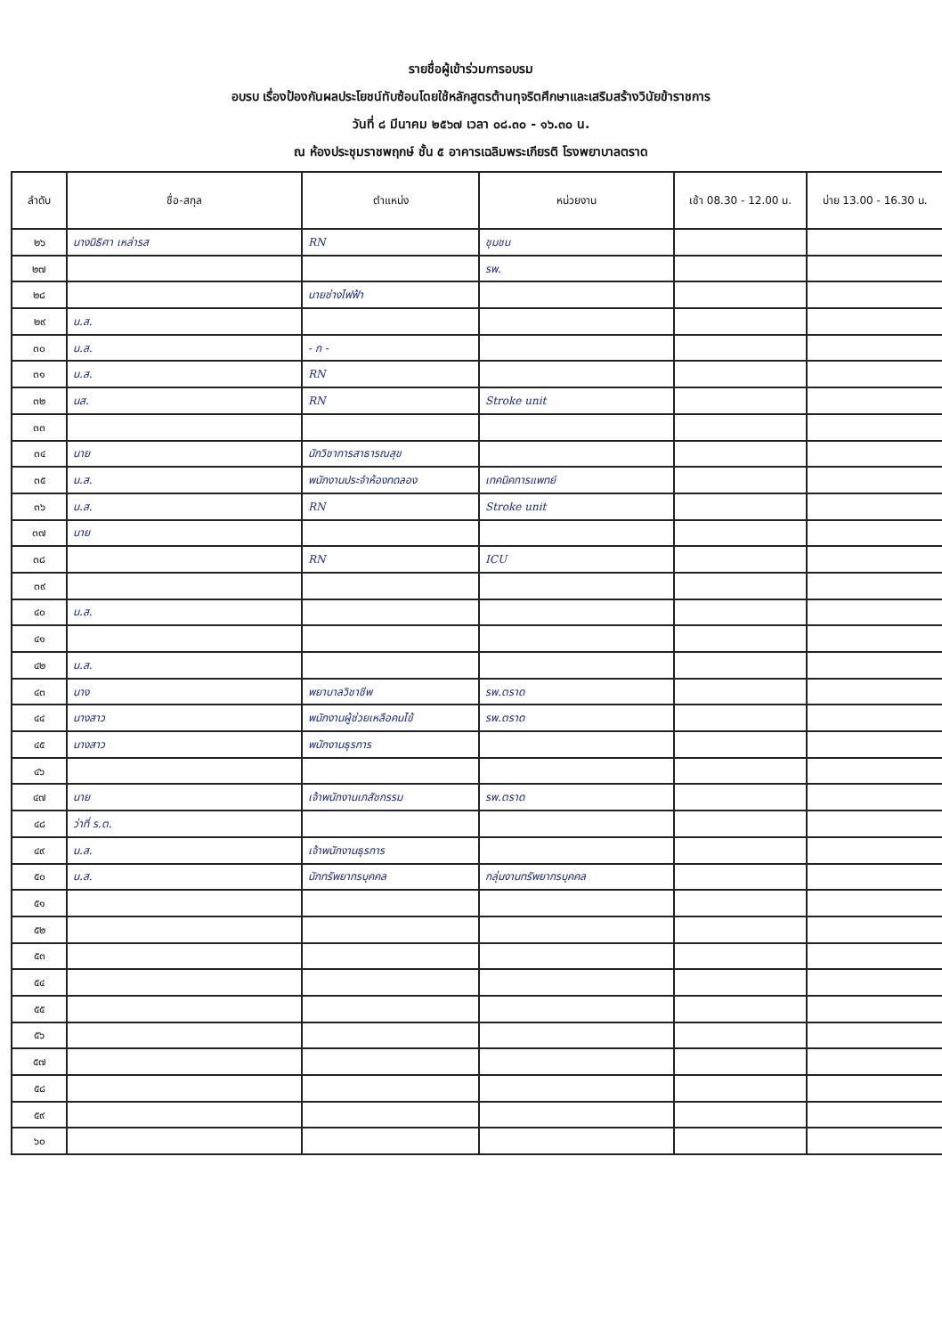รายชื่อผู้เข้าร่วมการอบรม
อบรบ เรื่องป้องกันผลประโยชน์ทับซ้อนโดยใช้หลักสูตรต้านทุจริตศึกษาและเสริมสร้างวินัยข้าราชการ
วันที่ ๘ มีนาคม ๒๕๖๗ เวลา ๐๘.๓๐ - ๑๖.๓๐ น.
ณ ห้องประชุมราชพฤกษ์ ชั้น ๕ อาคารเฉลิมพระเกียรติ โรงพยาบาลตราด
| ลำดับ | ชื่อ-สกุล | ตำแหน่ง | หน่วยงาน | เช้า 08.30 - 12.00 น. | บ่าย 13.00 - 16.30 น. |
| --- | --- | --- | --- | --- | --- |
| ๒๖ | นางนิธิศา เหล่ารส | RN | ชุมชน | | |
| ๒๗ | | | รพ. | | |
| ๒๘ | | นายช่างไฟฟ้า | | | |
| ๒๙ | น.ส. | | | | |
| ๓๐ | น.ส. | - ก - | | | |
| ๓๑ | น.ส. | RN | | | |
| ๓๒ | นส. | RN | Stroke unit | | |
| ๓๓ | | | | | |
| ๓๔ | นาย | นักวิชาการสาธารณสุข | | | |
| ๓๕ | น.ส. | พนักงานประจำห้องทดลอง | เทคนิคการแพทย์ | | |
| ๓๖ | น.ส. | RN | Stroke unit | | |
| ๓๗ | นาย | | | | |
| ๓๘ | | RN | ICU | | |
| ๓๙ | | | | | |
| ๔๐ | น.ส. | | | | |
| ๔๑ | | | | | |
| ๔๒ | น.ส. | | | | |
| ๔๓ | นาง | พยาบาลวิชาชีพ | รพ.ตราด | | |
| ๔๔ | นางสาว | พนักงานผู้ช่วยเหลือคนไข้ | รพ.ตราด | | |
| ๔๕ | นางสาว | พนักงานธุรการ | | | |
| ๔๖ | | | | | |
| ๔๗ | นาย | เจ้าพนักงานเภสัชกรรม | รพ.ตราด | | |
| ๔๘ | ว่าที่ ร.ต. | | | | |
| ๔๙ | น.ส. | เจ้าพนักงานธุรการ | | | |
| ๕๐ | น.ส. | นักทรัพยากรบุคคล | กลุ่มงานทรัพยากรบุคคล | | |
| ๕๑ | | | | | |
| ๕๒ | | | | | |
| ๕๓ | | | | | |
| ๕๔ | | | | | |
| ๕๕ | | | | | |
| ๕๖ | | | | | |
| ๕๗ | | | | | |
| ๕๘ | | | | | |
| ๕๙ | | | | | |
| ๖๐ | | | | | |